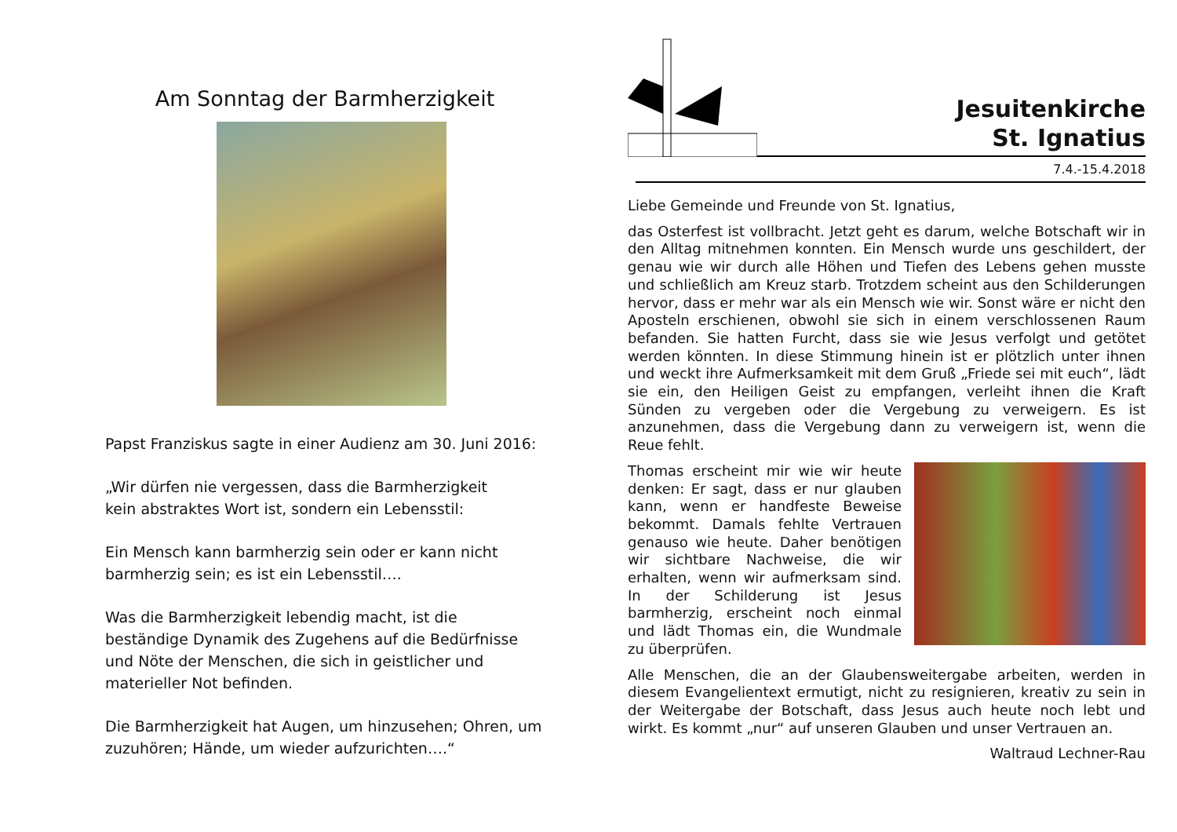Am Sonntag der Barmherzigkeit
Papst Franziskus sagte in einer Audienz am 30. Juni 2016:
„Wir dürfen nie vergessen, dass die Barmherzigkeit
kein abstraktes Wort ist, sondern ein Lebensstil:
Ein Mensch kann barmherzig sein oder er kann nicht barmherzig sein; es ist ein Lebensstil….
Was die Barmherzigkeit lebendig macht, ist die beständige Dynamik des Zugehens auf die Bedürfnisse und Nöte der Menschen, die sich in geistlicher und materieller Not befinden.
Die Barmherzigkeit hat Augen, um hinzusehen; Ohren, um zuzuhören; Hände, um wieder aufzurichten….“
Jesuitenkirche
St. Ignatius
7.4.-15.4.2018
Liebe Gemeinde und Freunde von St. Ignatius,
das Osterfest ist vollbracht. Jetzt geht es darum, welche Botschaft wir in den Alltag mitnehmen konnten. Ein Mensch wurde uns geschildert, der genau wie wir durch alle Höhen und Tiefen des Lebens gehen musste und schließlich am Kreuz starb. Trotzdem scheint aus den Schilderungen hervor, dass er mehr war als ein Mensch wie wir. Sonst wäre er nicht den Aposteln erschienen, obwohl sie sich in einem verschlossenen Raum befanden. Sie hatten Furcht, dass sie wie Jesus verfolgt und getötet werden könnten. In diese Stimmung hinein ist er plötzlich unter ihnen und weckt ihre Aufmerksamkeit mit dem Gruß „Friede sei mit euch“, lädt sie ein, den Heiligen Geist zu empfangen, verleiht ihnen die Kraft Sünden zu vergeben oder die Vergebung zu verweigern. Es ist anzunehmen, dass die Vergebung dann zu verweigern ist, wenn die Reue fehlt.
Thomas erscheint mir wie wir heute denken: Er sagt, dass er nur glauben kann, wenn er handfeste Beweise bekommt. Damals fehlte Vertrauen genauso wie heute. Daher benötigen wir sichtbare Nachweise, die wir erhalten, wenn wir aufmerksam sind. In der Schilderung ist Jesus barmherzig, erscheint noch einmal und lädt Thomas ein, die Wundmale zu überprüfen.
Alle Menschen, die an der Glaubensweitergabe arbeiten, werden in diesem Evangelientext ermutigt, nicht zu resignieren, kreativ zu sein in der Weitergabe der Botschaft, dass Jesus auch heute noch lebt und wirkt. Es kommt „nur“ auf unseren Glauben und unser Vertrauen an.
Waltraud Lechner-Rau